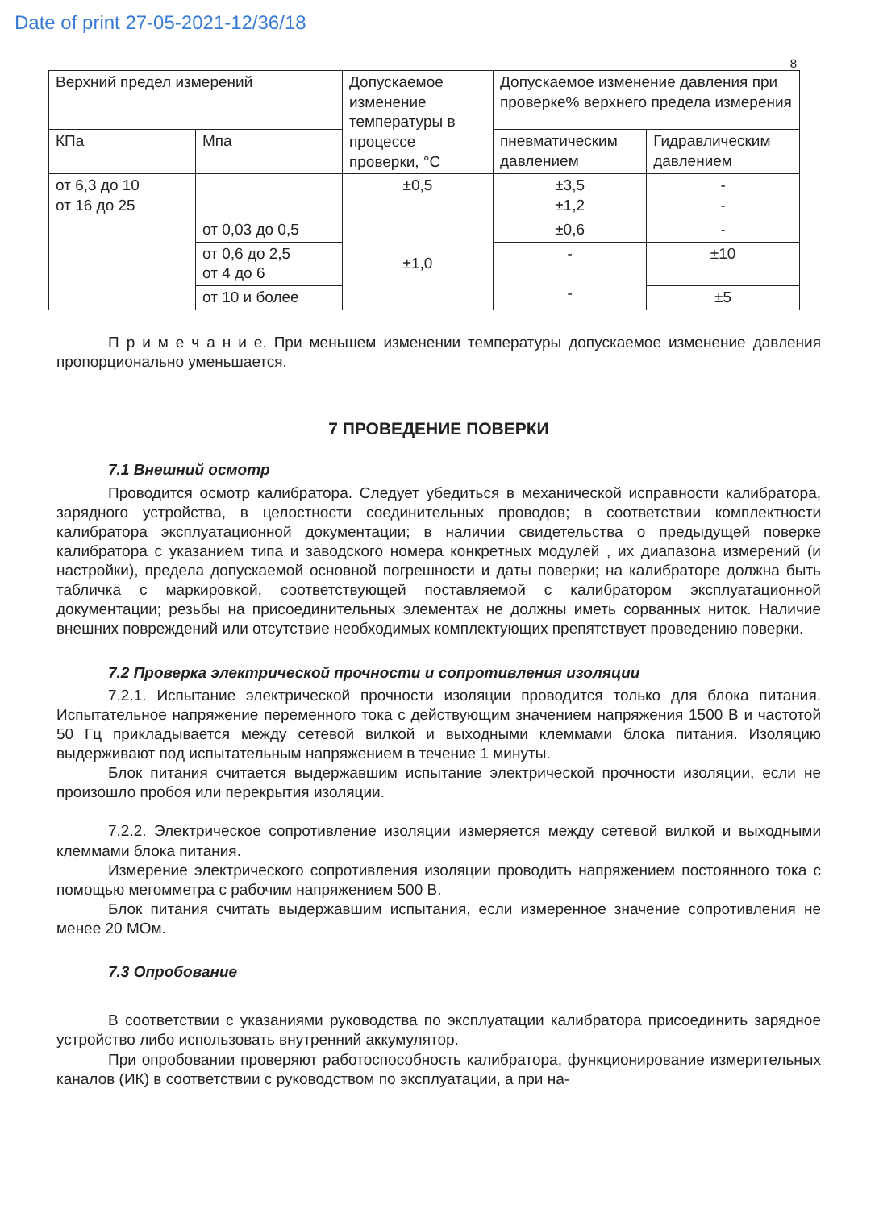Date of print 27-05-2021-12/36/18
8
| Верхний предел измерений | | Допускаемое изменение температуры в процессе проверки, °С | Допускаемое изменение давления при проверке% верхнего предела измерения | |
| КПа | Мпа | | пневматическим давлением | Гидравлическим давлением |
| от 6,3 до 10 от 16 до 25 | | ±0,5 | ±3,5 ±1,2 | - - |
| | от 0,03 до 0,5 | ±1,0 | ±0,6 | - |
| | от 0,6 до 2,5 от 4 до 6 | | - - | ±10 |
| | от 10 и более | | | ±5 |
П р и м е ч а н и е. При меньшем изменении температуры допускаемое изменение давления пропорционально уменьшается.
7 ПРОВЕДЕНИЕ ПОВЕРКИ
7.1 Внешний осмотр
Проводится осмотр калибратора. Следует убедиться в механической исправности калибратора, зарядного устройства, в целостности соединительных проводов; в соответствии комплектности калибратора эксплуатационной документации; в наличии свидетельства о предыдущей поверке калибратора с указанием типа и заводского номера конкретных модулей , их диапазона измерений (и настройки), предела допускаемой основной погрешности и даты поверки; на калибраторе должна быть табличка с маркировкой, соответствующей поставляемой с калибратором эксплуатационной документации; резьбы на присоединительных элементах не должны иметь сорванных ниток. Наличие внешних повреждений или отсутствие необходимых комплектующих препятствует проведению поверки.
7.2 Проверка электрической прочности и сопротивления изоляции
7.2.1. Испытание электрической прочности изоляции проводится только для блока питания. Испытательное напряжение переменного тока с действующим значением напряжения 1500 В и частотой 50 Гц прикладывается между сетевой вилкой и выходными клеммами блока питания. Изоляцию выдерживают под испытательным напряжением в течение 1 минуты.
Блок питания считается выдержавшим испытание электрической прочности изоляции, если не произошло пробоя или перекрытия изоляции.
7.2.2. Электрическое сопротивление изоляции измеряется между сетевой вилкой и выходными клеммами блока питания.
Измерение электрического сопротивления изоляции проводить напряжением постоянного тока с помощью мегомметра с рабочим напряжением 500 В.
Блок питания считать выдержавшим испытания, если измеренное значение сопротивления не менее 20 МОм.
7.3 Опробование
В соответствии с указаниями руководства по эксплуатации калибратора присоединить зарядное устройство либо использовать внутренний аккумулятор.
При опробовании проверяют работоспособность калибратора, функционирование измерительных каналов (ИК) в соответствии с руководством по эксплуатации, а при на-